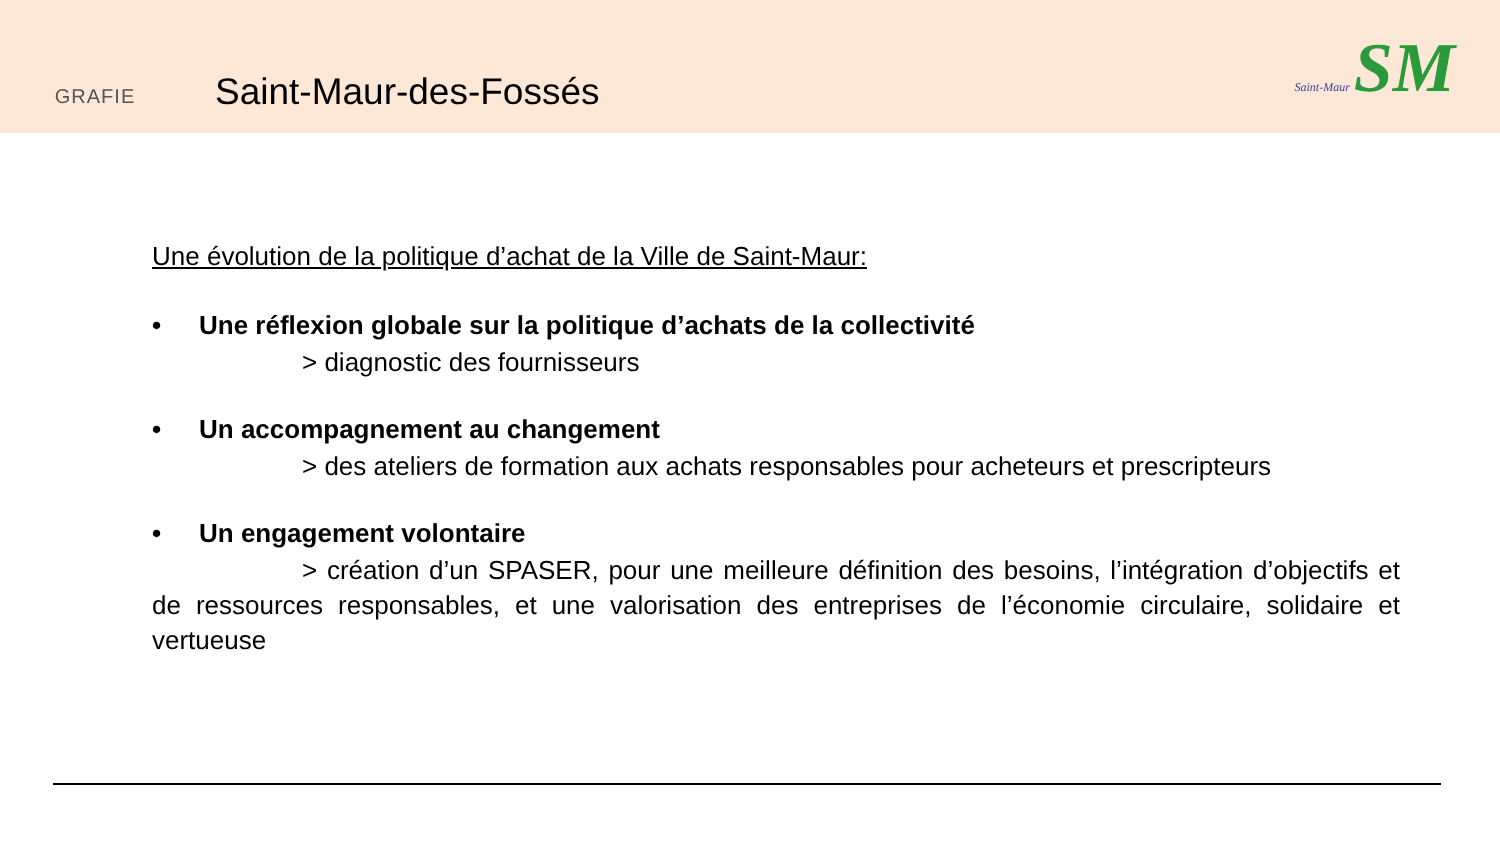GRAFIE
Saint-Maur-des-Fossés
Saint-Maur SM
Une évolution de la politique d’achat de la Ville de Saint-Maur:
• Une réflexion globale sur la politique d’achats de la collectivité
> diagnostic des fournisseurs
• Un accompagnement au changement
> des ateliers de formation aux achats responsables pour acheteurs et prescripteurs
• Un engagement volontaire
> création d’un SPASER, pour une meilleure définition des besoins, l’intégration d’objectifs et de ressources responsables, et une valorisation des entreprises de l’économie circulaire, solidaire et vertueuse